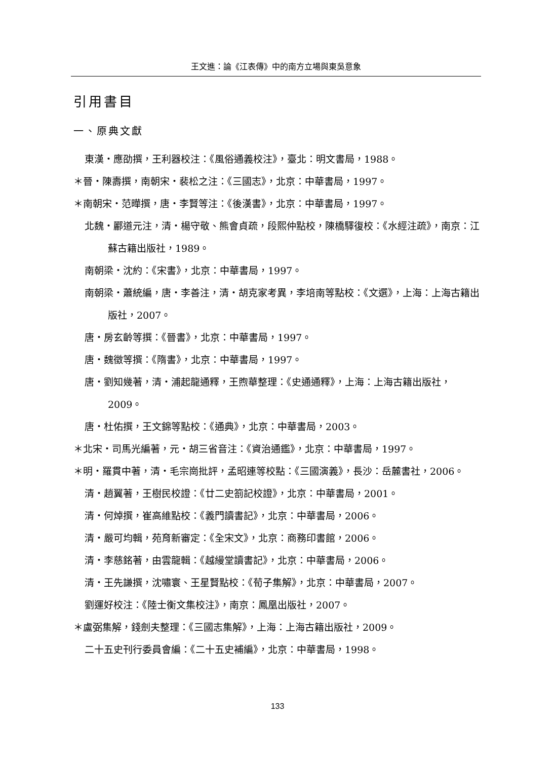王文進：論《江表傳》中的南方立場與東吳意象
引用書目
一、原典文獻
東漢・應劭撰，王利器校注：《風俗通義校注》，臺北：明文書局，1988。
＊晉・陳壽撰，南朝宋・裴松之注：《三國志》，北京：中華書局，1997。
＊南朝宋・范曄撰，唐・李賢等注：《後漢書》，北京：中華書局，1997。
北魏・酈道元注，清・楊守敬、熊會貞疏，段熙仲點校，陳橋驛復校：《水經注疏》，南京：江蘇古籍出版社，1989。
南朝梁・沈約：《宋書》，北京：中華書局，1997。
南朝梁・蕭統編，唐・李善注，清・胡克家考異，李培南等點校：《文選》，上海：上海古籍出版社，2007。
唐・房玄齡等撰：《晉書》，北京：中華書局，1997。
唐・魏徵等撰：《隋書》，北京：中華書局，1997。
唐・劉知幾著，清・浦起龍通釋，王煦華整理：《史通通釋》，上海：上海古籍出版社，2009。
唐・杜佑撰，王文錦等點校：《通典》，北京：中華書局，2003。
＊北宋・司馬光編著，元・胡三省音注：《資治通鑑》，北京：中華書局，1997。
＊明・羅貫中著，清・毛宗崗批評，孟昭連等校點：《三國演義》，長沙：岳麓書社，2006。
清・趙翼著，王樹民校證：《廿二史箚記校證》，北京：中華書局，2001。
清・何焯撰，崔高維點校：《義門讀書記》，北京：中華書局，2006。
清・嚴可均輯，苑育新審定：《全宋文》，北京：商務印書館，2006。
清・李慈銘著，由雲龍輯：《越縵堂讀書記》，北京：中華書局，2006。
清・王先謙撰，沈嘯寰、王星賢點校：《荀子集解》，北京：中華書局，2007。
劉運好校注：《陸士衡文集校注》，南京：鳳凰出版社，2007。
＊盧弼集解，錢劍夫整理：《三國志集解》，上海：上海古籍出版社，2009。
二十五史刊行委員會編：《二十五史補編》，北京：中華書局，1998。
133